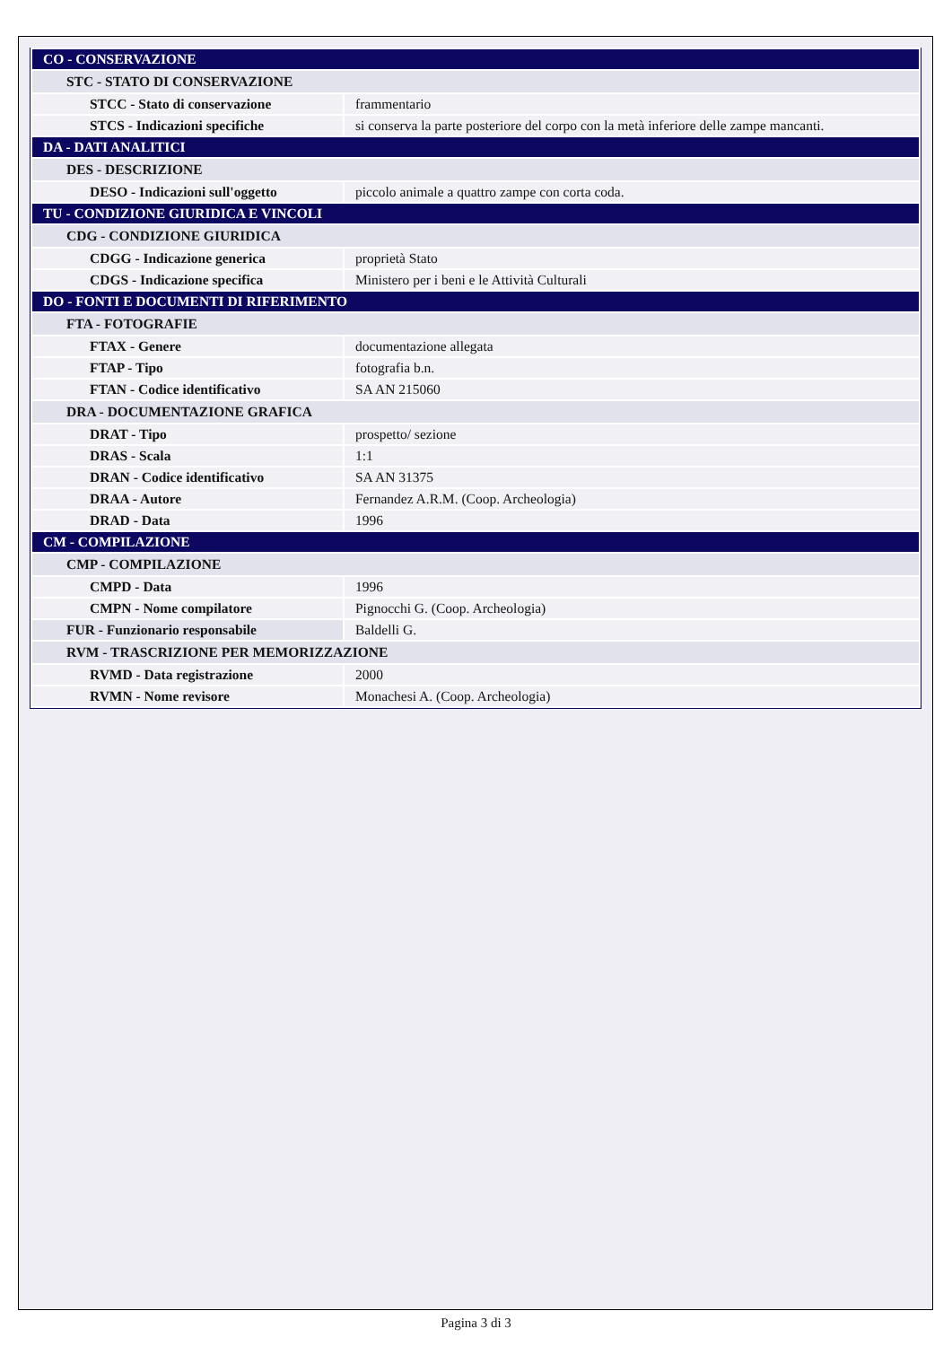| CO - CONSERVAZIONE | |
| STC - STATO DI CONSERVAZIONE | |
| STCC - Stato di conservazione | frammentario |
| STCS - Indicazioni specifiche | si conserva la parte posteriore del corpo con la metà inferiore delle zampe mancanti. |
| DA - DATI ANALITICI | |
| DES - DESCRIZIONE | |
| DESO - Indicazioni sull'oggetto | piccolo animale a quattro zampe con corta coda. |
| TU - CONDIZIONE GIURIDICA E VINCOLI | |
| CDG - CONDIZIONE GIURIDICA | |
| CDGG - Indicazione generica | proprietà Stato |
| CDGS - Indicazione specifica | Ministero per i beni e le Attività Culturali |
| DO - FONTI E DOCUMENTI DI RIFERIMENTO | |
| FTA - FOTOGRAFIE | |
| FTAX - Genere | documentazione allegata |
| FTAP - Tipo | fotografia b.n. |
| FTAN - Codice identificativo | SA AN 215060 |
| DRA - DOCUMENTAZIONE GRAFICA | |
| DRAT - Tipo | prospetto/ sezione |
| DRAS - Scala | 1:1 |
| DRAN - Codice identificativo | SA AN 31375 |
| DRAA - Autore | Fernandez A.R.M. (Coop. Archeologia) |
| DRAD - Data | 1996 |
| CM - COMPILAZIONE | |
| CMP - COMPILAZIONE | |
| CMPD - Data | 1996 |
| CMPN - Nome compilatore | Pignocchi G. (Coop. Archeologia) |
| FUR - Funzionario responsabile | Baldelli G. |
| RVM - TRASCRIZIONE PER MEMORIZZAZIONE | |
| RVMD - Data registrazione | 2000 |
| RVMN - Nome revisore | Monachesi A. (Coop. Archeologia) |
Pagina 3 di 3